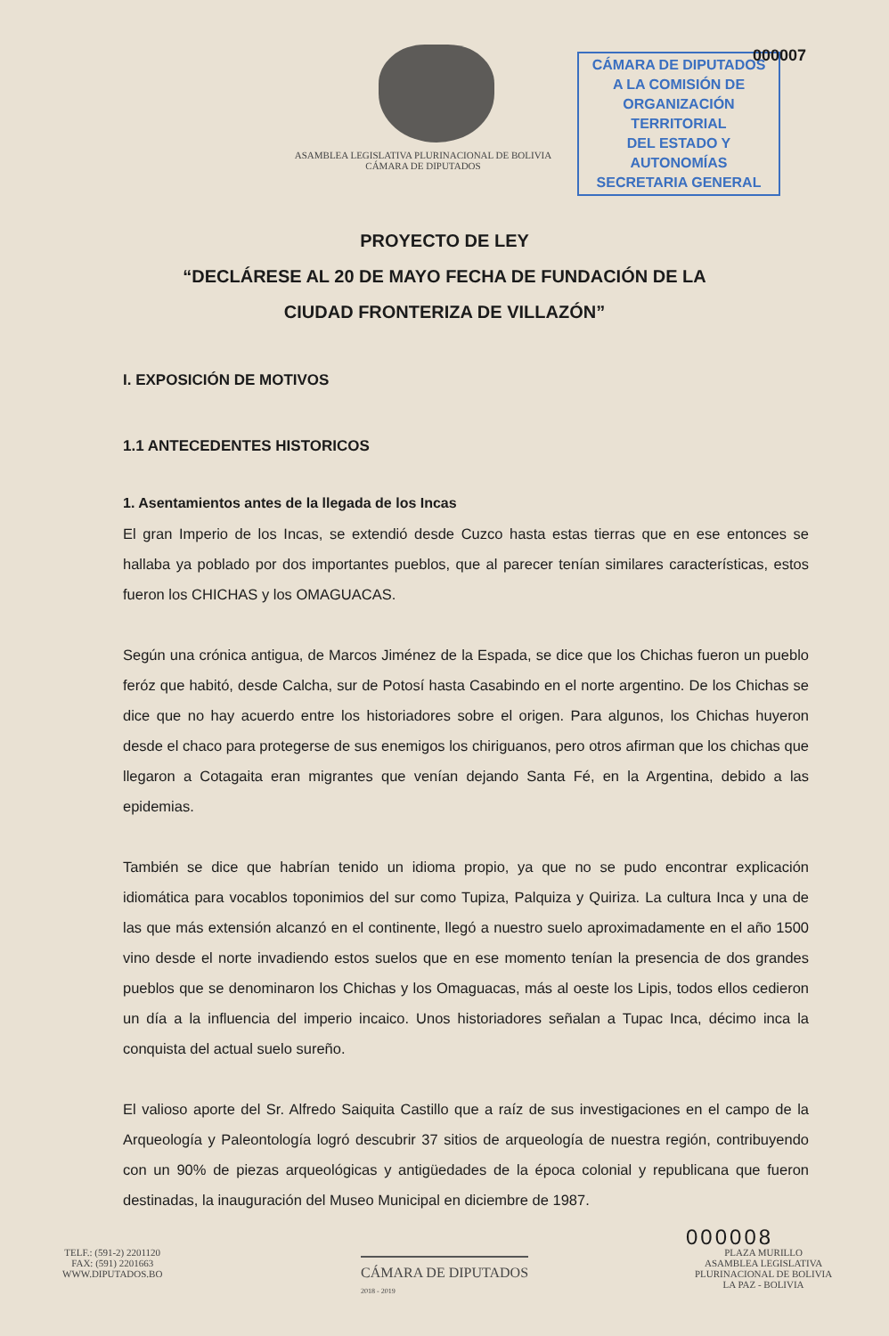ASAMBLEA LEGISLATIVA PLURINACIONAL DE BOLIVIA
CÁMARA DE DIPUTADOS
CÁMARA DE DIPUTADOS
A LA COMISIÓN DE
ORGANIZACIÓN TERRITORIAL
DEL ESTADO Y AUTONOMÍAS
SECRETARIA GENERAL
000007
PROYECTO DE LEY
“DECLÁRESE AL 20 DE MAYO FECHA DE FUNDACIÓN DE LA
CIUDAD FRONTERIZA DE VILLAZÓN”
I. EXPOSICIÓN DE MOTIVOS
1.1 ANTECEDENTES HISTORICOS
1. Asentamientos antes de la llegada de los Incas
El gran Imperio de los Incas, se extendió desde Cuzco hasta estas tierras que en ese entonces se hallaba ya poblado por dos importantes pueblos, que al parecer tenían similares características, estos fueron los CHICHAS y los OMAGUACAS.
Según una crónica antigua, de Marcos Jiménez de la Espada, se dice que los Chichas fueron un pueblo feróz que habitó, desde Calcha, sur de Potosí hasta Casabindo en el norte argentino. De los Chichas se dice que no hay acuerdo entre los historiadores sobre el origen. Para algunos, los Chichas huyeron desde el chaco para protegerse de sus enemigos los chiriguanos, pero otros afirman que los chichas que llegaron a Cotagaita eran migrantes que venían dejando Santa Fé, en la Argentina, debido a las epidemias.
También se dice que habrían tenido un idioma propio, ya que no se pudo encontrar explicación idiomática para vocablos toponimios del sur como Tupiza, Palquiza y Quiriza. La cultura Inca y una de las que más extensión alcanzó en el continente, llegó a nuestro suelo aproximadamente en el año 1500 vino desde el norte invadiendo estos suelos que en ese momento tenían la presencia de dos grandes pueblos que se denominaron los Chichas y los Omaguacas, más al oeste los Lipis, todos ellos cedieron un día a la influencia del imperio incaico. Unos historiadores señalan a Tupac Inca, décimo inca la conquista del actual suelo sureño.
El valioso aporte del Sr. Alfredo Saiquita Castillo que a raíz de sus investigaciones en el campo de la Arqueología y Paleontología logró descubrir 37 sitios de arqueología de nuestra región, contribuyendo con un 90% de piezas arqueológicas y antigüedades de la época colonial y republicana que fueron destinadas, la inauguración del Museo Municipal en diciembre de 1987.
000008
TELF.: (591-2) 2201120
FAX: (591) 2201663
WWW.DIPUTADOS.BO
CÁMARA DE DIPUTADOS
2018 - 2019
PLAZA MURILLO
ASAMBLEA LEGISLATIVA
PLURINACIONAL DE BOLIVIA
LA PAZ - BOLIVIA